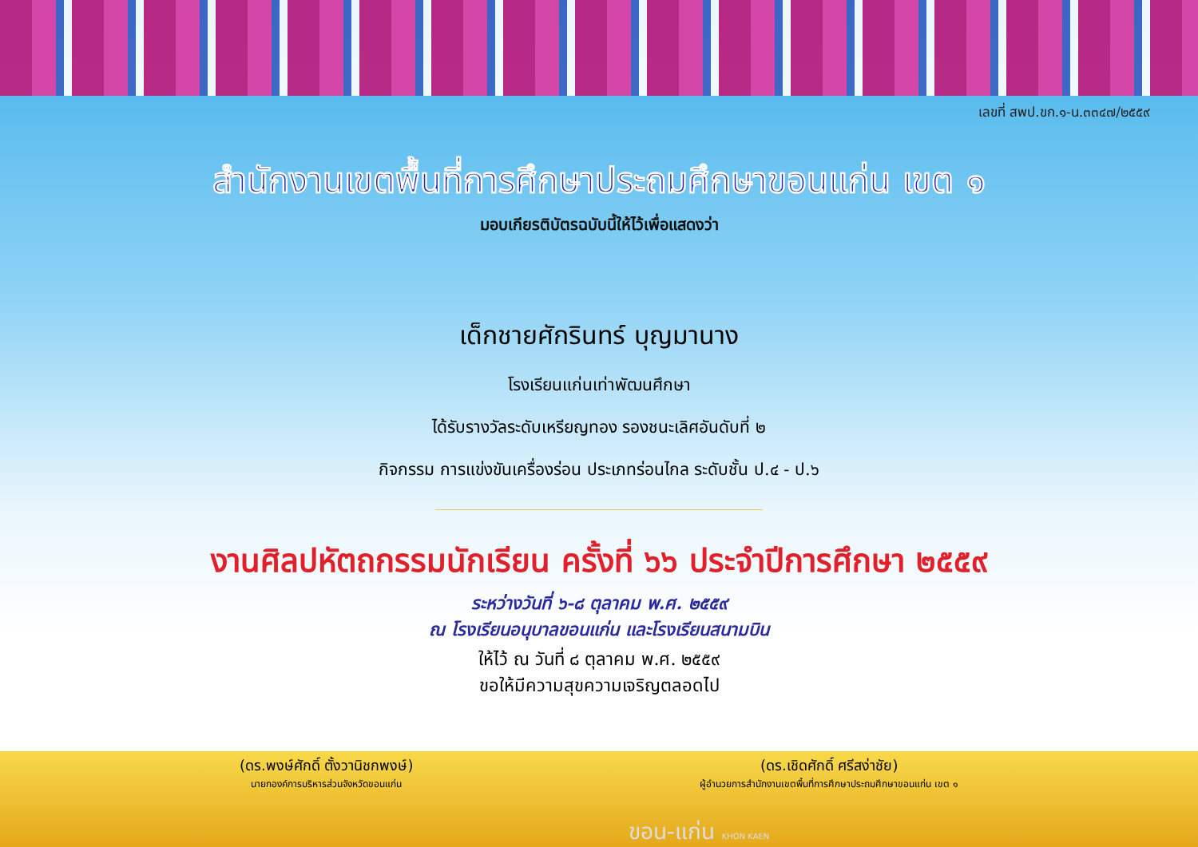เลขที่ สพป.ขก.๑-น.๓๓๔๗/๒๕๕๙
สำนักงานเขตพื้นที่การศึกษาประถมศึกษาขอนแก่น เขต ๑
มอบเกียรติบัตรฉบับนี้ให้ไว้เพื่อแสดงว่า
เด็กชายศักรินทร์ บุญมานาง
โรงเรียนแก่นเท่าพัฒนศึกษา
ได้รับรางวัลระดับเหรียญทอง รองชนะเลิศอันดับที่ ๒
กิจกรรม การแข่งขันเครื่องร่อน ประเภทร่อนไกล ระดับชั้น ป.๔ - ป.๖
งานศิลปหัตถกรรมนักเรียน ครั้งที่ ๖๖ ประจำปีการศึกษา ๒๕๕๙
ระหว่างวันที่ ๖-๘ ตุลาคม พ.ศ. ๒๕๕๙
ณ โรงเรียนอนุบาลขอนแก่น และโรงเรียนสนามบิน
ให้ไว้ ณ วันที่ ๘ ตุลาคม พ.ศ. ๒๕๕๙
ขอให้มีความสุขความเจริญตลอดไป
(ดร.พงษ์ศักดิ์ ตั้งวานิชกพงษ์)
นายกองค์การบริหารส่วนจังหวัดขอนแก่น
(ดร.เชิดศักดิ์ ศรีสง่าชัย)
ผู้อำนวยการสำนักงานเขตพื้นที่การศึกษาประถมศึกษาขอนแก่น เขต ๑
ขอน-แก่น KHON KAEN